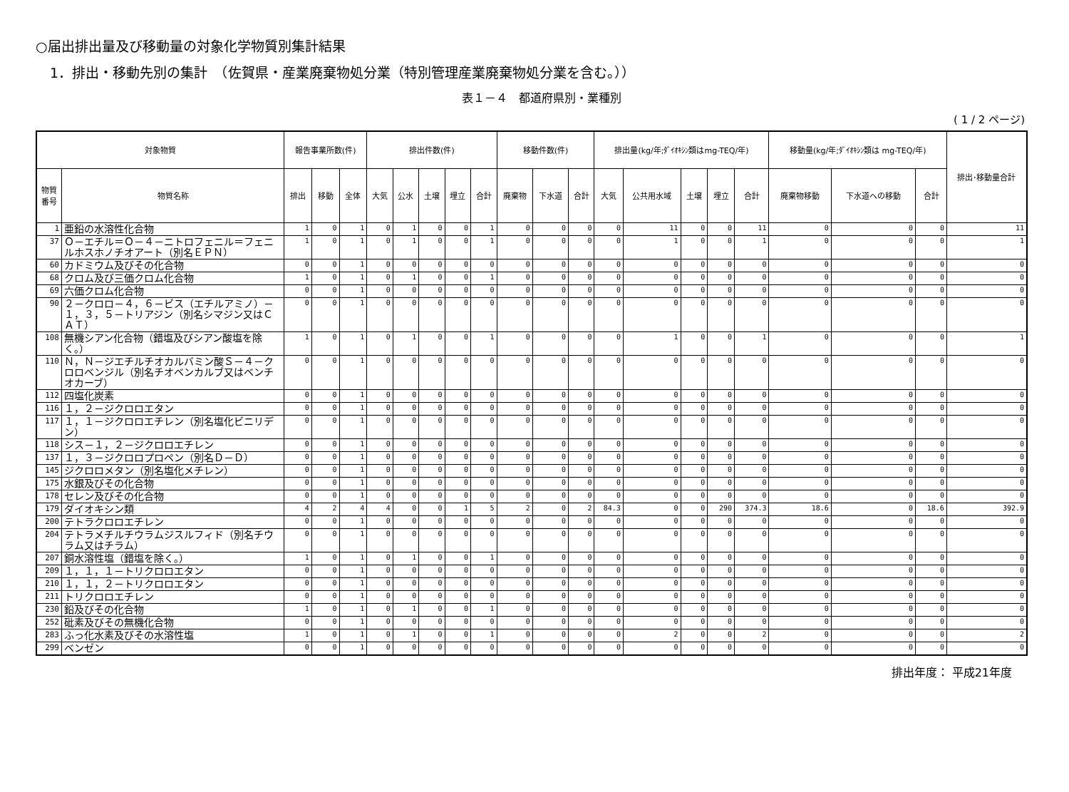○届出排出量及び移動量の対象化学物質別集計結果
1．排出・移動先別の集計　（佐賀県・産業廃棄物処分業（特別管理産業廃棄物処分業を含む。））
表１－４　都道府県別・業種別
( 1 / 2 ページ)
| 対象物質 | | 報告事業所数(件) | | | 排出件数(件) | | | | | 移動件数(件) | | | 排出量(kg/年;ﾀﾞｲｵｷｼﾝ類はmg-TEQ/年) | | | | | 移動量(kg/年;ﾀﾞｲｵｷｼﾝ類は mg-TEQ/年) | | | 排出･移動量合計 |
| --- | --- | --- | --- | --- | --- | --- | --- | --- | --- | --- | --- | --- | --- | --- | --- | --- | --- | --- | --- | --- | --- |
| 物質番号 | 物質名称 | 排出 | 移動 | 全体 | 大気 | 公水 | 土壌 | 埋立 | 合計 | 廃棄物 | 下水道 | 合計 | 大気 | 公共用水域 | 土壌 | 埋立 | 合計 | 廃棄物移動 | 下水道への移動 | 合計 | |
| 1 | 亜鉛の水溶性化合物 | 1 | 0 | 1 | 0 | 1 | 0 | 0 | 1 | 0 | 0 | 0 | 0 | 11 | 0 | 0 | 11 | 0 | 0 | 0 | 11 |
| 37 | Ｏ－エチル＝Ｏ－４－ニトロフェニル＝フェニルホスホノチオアート（別名ＥＰＮ） | 1 | 0 | 1 | 0 | 1 | 0 | 0 | 1 | 0 | 0 | 0 | 0 | 1 | 0 | 0 | 1 | 0 | 0 | 0 | 1 |
| 60 | カドミウム及びその化合物 | 0 | 0 | 1 | 0 | 0 | 0 | 0 | 0 | 0 | 0 | 0 | 0 | 0 | 0 | 0 | 0 | 0 | 0 | 0 | 0 |
| 68 | クロム及び三価クロム化合物 | 1 | 0 | 1 | 0 | 1 | 0 | 0 | 1 | 0 | 0 | 0 | 0 | 0 | 0 | 0 | 0 | 0 | 0 | 0 | 0 |
| 69 | 六価クロム化合物 | 0 | 0 | 1 | 0 | 0 | 0 | 0 | 0 | 0 | 0 | 0 | 0 | 0 | 0 | 0 | 0 | 0 | 0 | 0 | 0 |
| 90 | ２－クロロ－４，６－ビス（エチルアミノ）－１，３，５－トリアジン（別名シマジン又はＣＡＴ） | 0 | 0 | 1 | 0 | 0 | 0 | 0 | 0 | 0 | 0 | 0 | 0 | 0 | 0 | 0 | 0 | 0 | 0 | 0 | 0 |
| 108 | 無機シアン化合物（錯塩及びシアン酸塩を除く。） | 1 | 0 | 1 | 0 | 1 | 0 | 0 | 1 | 0 | 0 | 0 | 0 | 1 | 0 | 0 | 1 | 0 | 0 | 0 | 1 |
| 110 | Ｎ，Ｎ－ジエチルチオカルバミン酸Ｓ－４－クロロベンジル（別名チオベンカルブ又はベンチオカーブ） | 0 | 0 | 1 | 0 | 0 | 0 | 0 | 0 | 0 | 0 | 0 | 0 | 0 | 0 | 0 | 0 | 0 | 0 | 0 | 0 |
| 112 | 四塩化炭素 | 0 | 0 | 1 | 0 | 0 | 0 | 0 | 0 | 0 | 0 | 0 | 0 | 0 | 0 | 0 | 0 | 0 | 0 | 0 | 0 |
| 116 | １，２－ジクロロエタン | 0 | 0 | 1 | 0 | 0 | 0 | 0 | 0 | 0 | 0 | 0 | 0 | 0 | 0 | 0 | 0 | 0 | 0 | 0 | 0 |
| 117 | １，１－ジクロロエチレン（別名塩化ビニリデン） | 0 | 0 | 1 | 0 | 0 | 0 | 0 | 0 | 0 | 0 | 0 | 0 | 0 | 0 | 0 | 0 | 0 | 0 | 0 | 0 |
| 118 | シス－１，２－ジクロロエチレン | 0 | 0 | 1 | 0 | 0 | 0 | 0 | 0 | 0 | 0 | 0 | 0 | 0 | 0 | 0 | 0 | 0 | 0 | 0 | 0 |
| 137 | １，３－ジクロロプロペン（別名Ｄ－Ｄ） | 0 | 0 | 1 | 0 | 0 | 0 | 0 | 0 | 0 | 0 | 0 | 0 | 0 | 0 | 0 | 0 | 0 | 0 | 0 | 0 |
| 145 | ジクロロメタン（別名塩化メチレン） | 0 | 0 | 1 | 0 | 0 | 0 | 0 | 0 | 0 | 0 | 0 | 0 | 0 | 0 | 0 | 0 | 0 | 0 | 0 | 0 |
| 175 | 水銀及びその化合物 | 0 | 0 | 1 | 0 | 0 | 0 | 0 | 0 | 0 | 0 | 0 | 0 | 0 | 0 | 0 | 0 | 0 | 0 | 0 | 0 |
| 178 | セレン及びその化合物 | 0 | 0 | 1 | 0 | 0 | 0 | 0 | 0 | 0 | 0 | 0 | 0 | 0 | 0 | 0 | 0 | 0 | 0 | 0 | 0 |
| 179 | ダイオキシン類 | 4 | 2 | 4 | 4 | 0 | 0 | 1 | 5 | 2 | 0 | 2 | 84.3 | 0 | 0 | 290 | 374.3 | 18.6 | 0 | 18.6 | 392.9 |
| 200 | テトラクロロエチレン | 0 | 0 | 1 | 0 | 0 | 0 | 0 | 0 | 0 | 0 | 0 | 0 | 0 | 0 | 0 | 0 | 0 | 0 | 0 | 0 |
| 204 | テトラメチルチウラムジスルフィド（別名チウラム又はチラム） | 0 | 0 | 1 | 0 | 0 | 0 | 0 | 0 | 0 | 0 | 0 | 0 | 0 | 0 | 0 | 0 | 0 | 0 | 0 | 0 |
| 207 | 銅水溶性塩（錯塩を除く。） | 1 | 0 | 1 | 0 | 1 | 0 | 0 | 1 | 0 | 0 | 0 | 0 | 0 | 0 | 0 | 0 | 0 | 0 | 0 | 0 |
| 209 | １，１，１－トリクロロエタン | 0 | 0 | 1 | 0 | 0 | 0 | 0 | 0 | 0 | 0 | 0 | 0 | 0 | 0 | 0 | 0 | 0 | 0 | 0 | 0 |
| 210 | １，１，２－トリクロロエタン | 0 | 0 | 1 | 0 | 0 | 0 | 0 | 0 | 0 | 0 | 0 | 0 | 0 | 0 | 0 | 0 | 0 | 0 | 0 | 0 |
| 211 | トリクロロエチレン | 0 | 0 | 1 | 0 | 0 | 0 | 0 | 0 | 0 | 0 | 0 | 0 | 0 | 0 | 0 | 0 | 0 | 0 | 0 | 0 |
| 230 | 鉛及びその化合物 | 1 | 0 | 1 | 0 | 1 | 0 | 0 | 1 | 0 | 0 | 0 | 0 | 0 | 0 | 0 | 0 | 0 | 0 | 0 | 0 |
| 252 | 砒素及びその無機化合物 | 0 | 0 | 1 | 0 | 0 | 0 | 0 | 0 | 0 | 0 | 0 | 0 | 0 | 0 | 0 | 0 | 0 | 0 | 0 | 0 |
| 283 | ふっ化水素及びその水溶性塩 | 1 | 0 | 1 | 0 | 1 | 0 | 0 | 1 | 0 | 0 | 0 | 0 | 2 | 0 | 0 | 2 | 0 | 0 | 0 | 2 |
| 299 | ベンゼン | 0 | 0 | 1 | 0 | 0 | 0 | 0 | 0 | 0 | 0 | 0 | 0 | 0 | 0 | 0 | 0 | 0 | 0 | 0 | 0 |
排出年度： 平成21年度